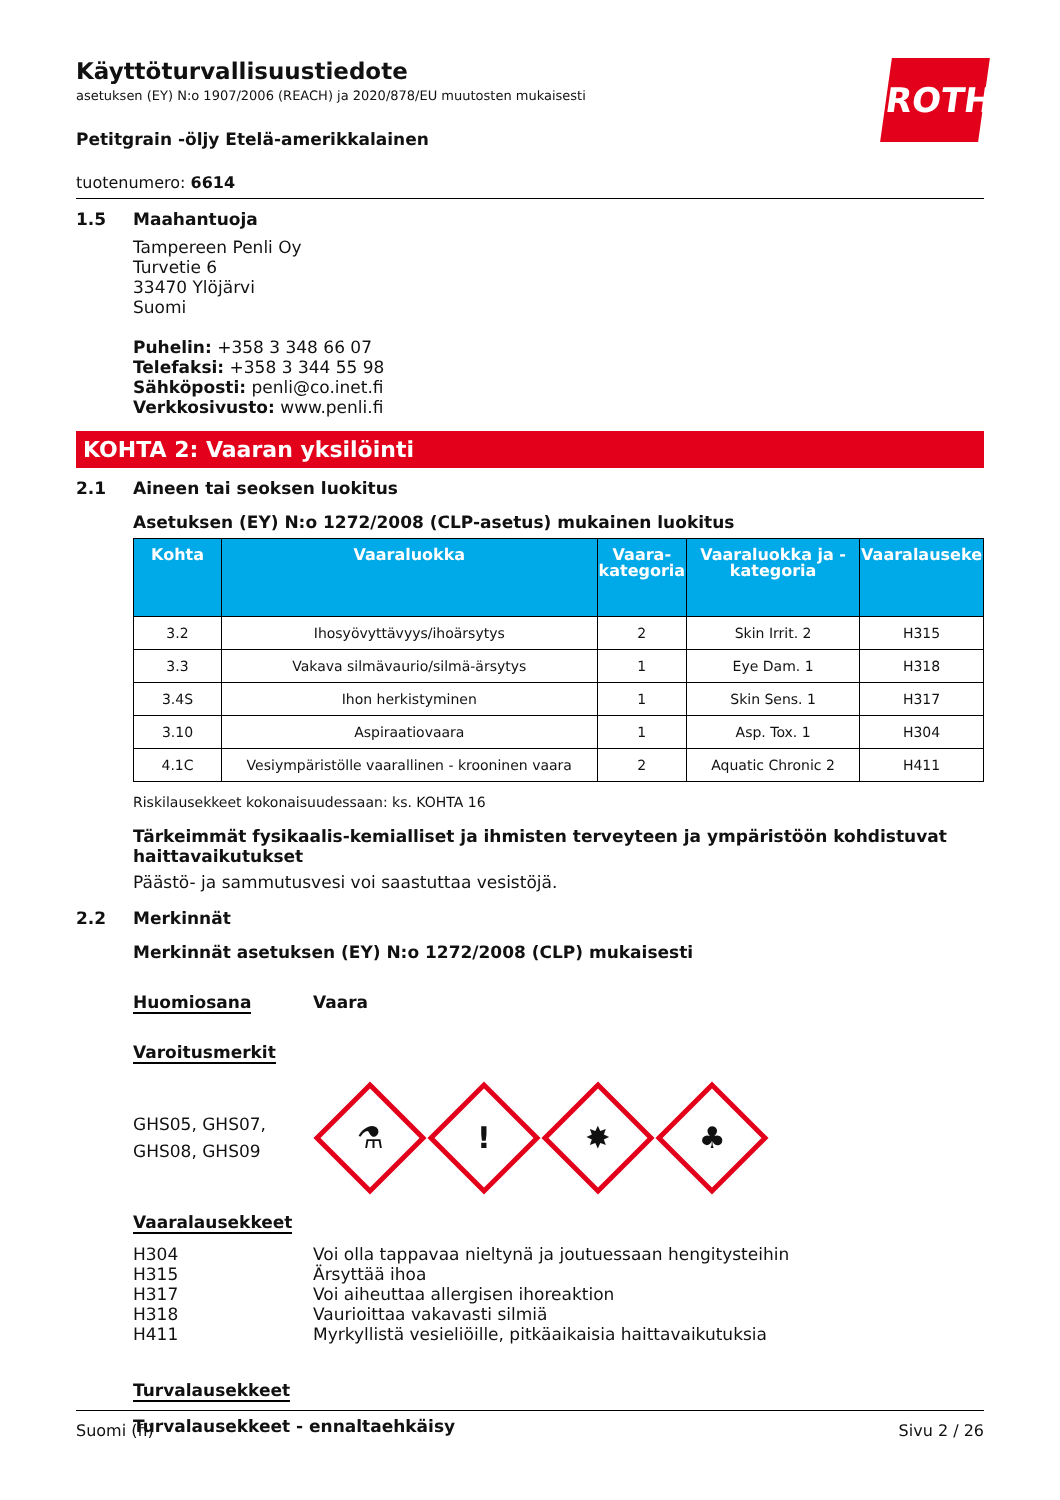Käyttöturvallisuustiedote
asetuksen (EY) N:o 1907/2006 (REACH) ja 2020/878/EU muutosten mukaisesti
ROTH
Petitgrain -öljy Etelä-amerikkalainen
tuotenumero: 6614
1.5 Maahantuoja
Tampereen Penli Oy
Turvetie 6
33470 Ylöjärvi
Suomi
Puhelin: +358 3 348 66 07
Telefaksi: +358 3 344 55 98
Sähköposti: penli@co.inet.fi
Verkkosivusto: www.penli.fi
KOHTA 2: Vaaran yksilöinti
2.1 Aineen tai seoksen luokitus
Asetuksen (EY) N:o 1272/2008 (CLP-asetus) mukainen luokitus
| Kohta | Vaaraluokka | Vaara-kategoria | Vaaraluokka ja -kategoria | Vaaralauseke |
| --- | --- | --- | --- | --- |
| 3.2 | Ihosyövyttävyys/ihoärsytys | 2 | Skin Irrit. 2 | H315 |
| 3.3 | Vakava silmävaurio/silmä-ärsytys | 1 | Eye Dam. 1 | H318 |
| 3.4S | Ihon herkistyminen | 1 | Skin Sens. 1 | H317 |
| 3.10 | Aspiraatiovaara | 1 | Asp. Tox. 1 | H304 |
| 4.1C | Vesiympäristölle vaarallinen - krooninen vaara | 2 | Aquatic Chronic 2 | H411 |
Riskilausekkeet kokonaisuudessaan: ks. KOHTA 16
Tärkeimmät fysikaalis-kemialliset ja ihmisten terveyteen ja ympäristöön kohdistuvat haittavaikutukset
Päästö- ja sammutusvesi voi saastuttaa vesistöjä.
2.2 Merkinnät
Merkinnät asetuksen (EY) N:o 1272/2008 (CLP) mukaisesti
Huomiosana Vaara
Varoitusmerkit
GHS05, GHS07,
GHS08, GHS09
⚗
!
✸
♣
Vaaralausekkeet
H304
Voi olla tappavaa nieltynä ja joutuessaan hengitysteihin
H315
Ärsyttää ihoa
H317
Voi aiheuttaa allergisen ihoreaktion
H318
Vaurioittaa vakavasti silmiä
H411
Myrkyllistä vesieliöille, pitkäaikaisia haittavaikutuksia
Turvalausekkeet
Turvalausekkeet - ennaltaehkäisy
Suomi (fi) Sivu 2 / 26